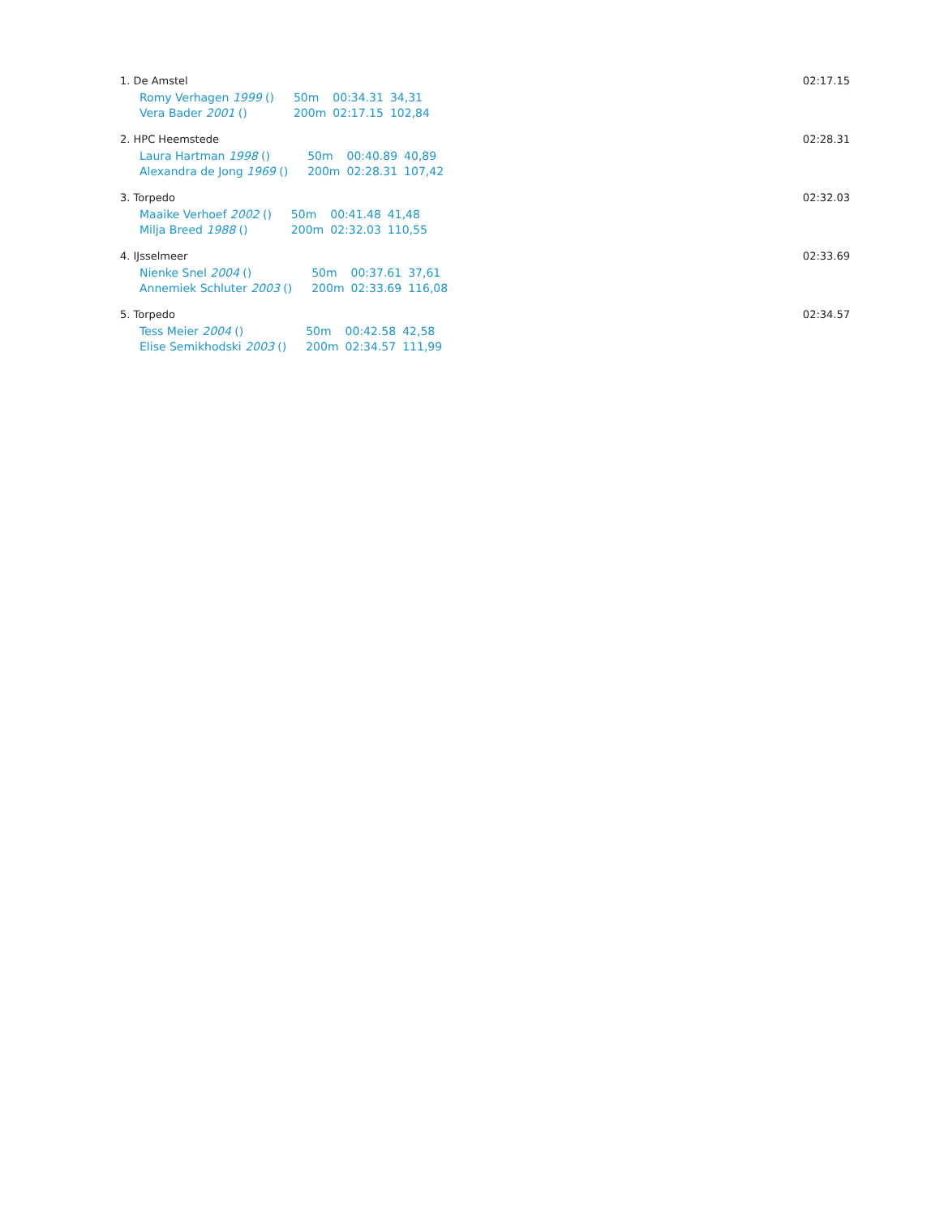1. De Amstel 02:17.15
| Romy Verhagen 1999 () | 50m | 00:34.31 | 34,31 |
| Vera Bader 2001 () | 200m | 02:17.15 | 102,84 |
2. HPC Heemstede 02:28.31
| Laura Hartman 1998 () | 50m | 00:40.89 | 40,89 |
| Alexandra de Jong 1969 () | 200m | 02:28.31 | 107,42 |
3. Torpedo 02:32.03
| Maaike Verhoef 2002 () | 50m | 00:41.48 | 41,48 |
| Milja Breed 1988 () | 200m | 02:32.03 | 110,55 |
4. IJsselmeer 02:33.69
| Nienke Snel 2004 () | 50m | 00:37.61 | 37,61 |
| Annemiek Schluter 2003 () | 200m | 02:33.69 | 116,08 |
5. Torpedo 02:34.57
| Tess Meier 2004 () | 50m | 00:42.58 | 42,58 |
| Elise Semikhodski 2003 () | 200m | 02:34.57 | 111,99 |